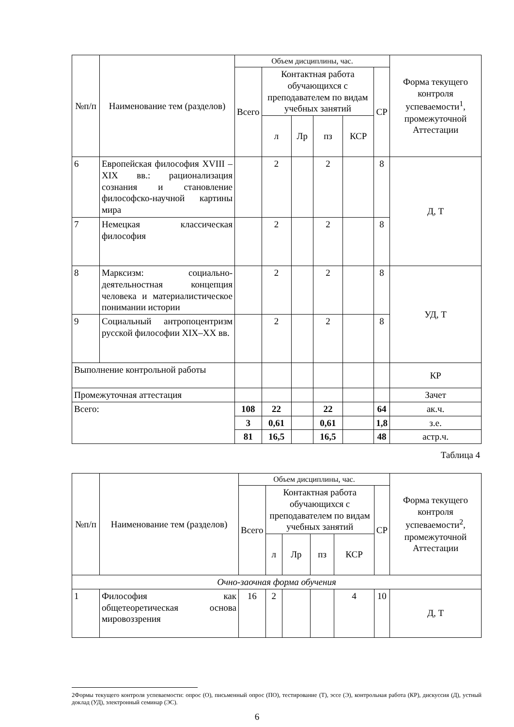| №п/п | Наименование тем (разделов) | Объем дисциплины, час. | | | | | | Форма текущего контроля успеваемости<sup>1</sup>, промежуточной Аттестации |
| --- | --- | --- | --- | --- | --- | --- | --- | --- |
| | | Всего | Контактная работа обучающихся с преподавателем по видам учебных занятий | | | | СР | |
| | | | л | Лр | пз | КСР | | |
| 6 | Европейская философия XVIII – XIX вв.: рационализация сознания и становление философско-научной картины мира | | 2 | | 2 | | 8 | Д, Т |
| 7 | Немецкая классическая философия | | 2 | | 2 | | 8 | |
| 8 | Марксизм: социально-деятельностная концепция человека и материалистическое понимании истории | | 2 | | 2 | | 8 | УД, Т |
| 9 | Социальный антропоцентризм русской философии XIX–XX вв. | | 2 | | 2 | | 8 | |
| Выполнение контрольной работы | | | | | | | | КР |
| Промежуточная аттестация | | | | | | | | Зачет |
| Всего: | | 108 | 22 | | 22 | | 64 | ак.ч. |
| | | 3 | 0,61 | | 0,61 | | 1,8 | з.е. |
| | | 81 | 16,5 | | 16,5 | | 48 | астр.ч. |
Таблица 4
| №п/п | Наименование тем (разделов) | Объем дисциплины, час. | | | | | | Форма текущего контроля успеваемости<sup>2</sup>, промежуточной Аттестации |
| --- | --- | --- | --- | --- | --- | --- | --- | --- |
| | | Всего | Контактная работа обучающихся с преподавателем по видам учебных занятий | | | | СР | |
| | | | л | Лр | пз | КСР | | |
| Очно-заочная форма обучения | | | | | | | | |
| 1 | Философия как общетеоретическая основа мировоззрения | 16 | 2 | | | 4 | 10 | Д, Т |
2Формы текущего контроля успеваемости: опрос (О), письменный опрос (ПО), тестирование (Т), эссе (Э), контрольная работа (КР), дискуссия (Д), устный доклад (УД), электронный семинар (ЭС).
6